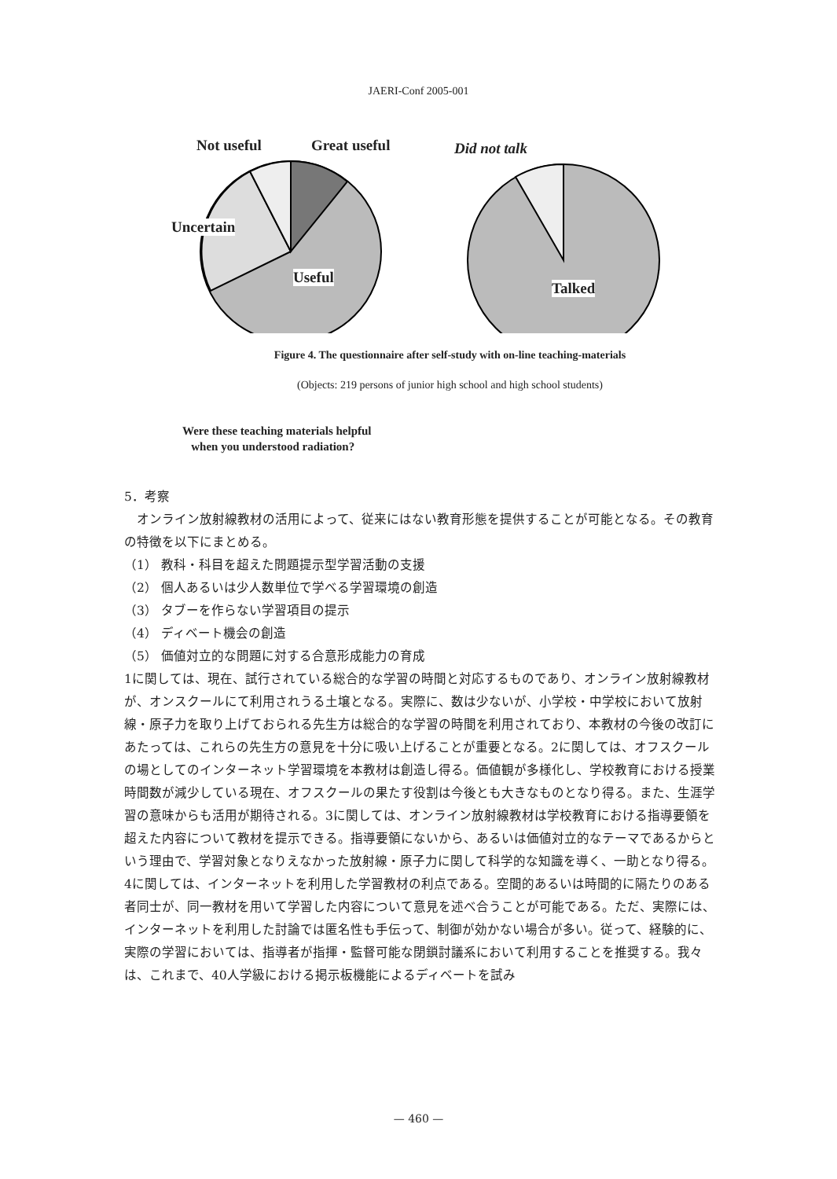JAERI-Conf 2005-001
Not useful Great useful Did not talk
Uncertain
Useful
Talked
Figure 4. The questionnaire after self-study with on-line teaching-materials
(Objects: 219 persons of junior high school and high school students)
Were these teaching materials helpful
when you understood radiation?
5．考察
　オンライン放射線教材の活用によって、従来にはない教育形態を提供することが可能となる。その教育の特徴を以下にまとめる。
（1） 教科・科目を超えた問題提示型学習活動の支援
（2） 個人あるいは少人数単位で学べる学習環境の創造
（3） タブーを作らない学習項目の提示
（4） ディベート機会の創造
（5） 価値対立的な問題に対する合意形成能力の育成
1に関しては、現在、試行されている総合的な学習の時間と対応するものであり、オンライン放射線教材が、オンスクールにて利用されうる土壌となる。実際に、数は少ないが、小学校・中学校において放射線・原子力を取り上げておられる先生方は総合的な学習の時間を利用されており、本教材の今後の改訂にあたっては、これらの先生方の意見を十分に吸い上げることが重要となる。2に関しては、オフスクールの場としてのインターネット学習環境を本教材は創造し得る。価値観が多様化し、学校教育における授業時間数が減少している現在、オフスクールの果たす役割は今後とも大きなものとなり得る。また、生涯学習の意味からも活用が期待される。3に関しては、オンライン放射線教材は学校教育における指導要領を超えた内容について教材を提示できる。指導要領にないから、あるいは価値対立的なテーマであるからという理由で、学習対象となりえなかった放射線・原子力に関して科学的な知識を導く、一助となり得る。4に関しては、インターネットを利用した学習教材の利点である。空間的あるいは時間的に隔たりのある者同士が、同一教材を用いて学習した内容について意見を述べ合うことが可能である。ただ、実際には、インターネットを利用した討論では匿名性も手伝って、制御が効かない場合が多い。従って、経験的に、実際の学習においては、指導者が指揮・監督可能な閉鎖討議系において利用することを推奨する。我々は、これまで、40人学級における掲示板機能によるディベートを試み
— 460 —